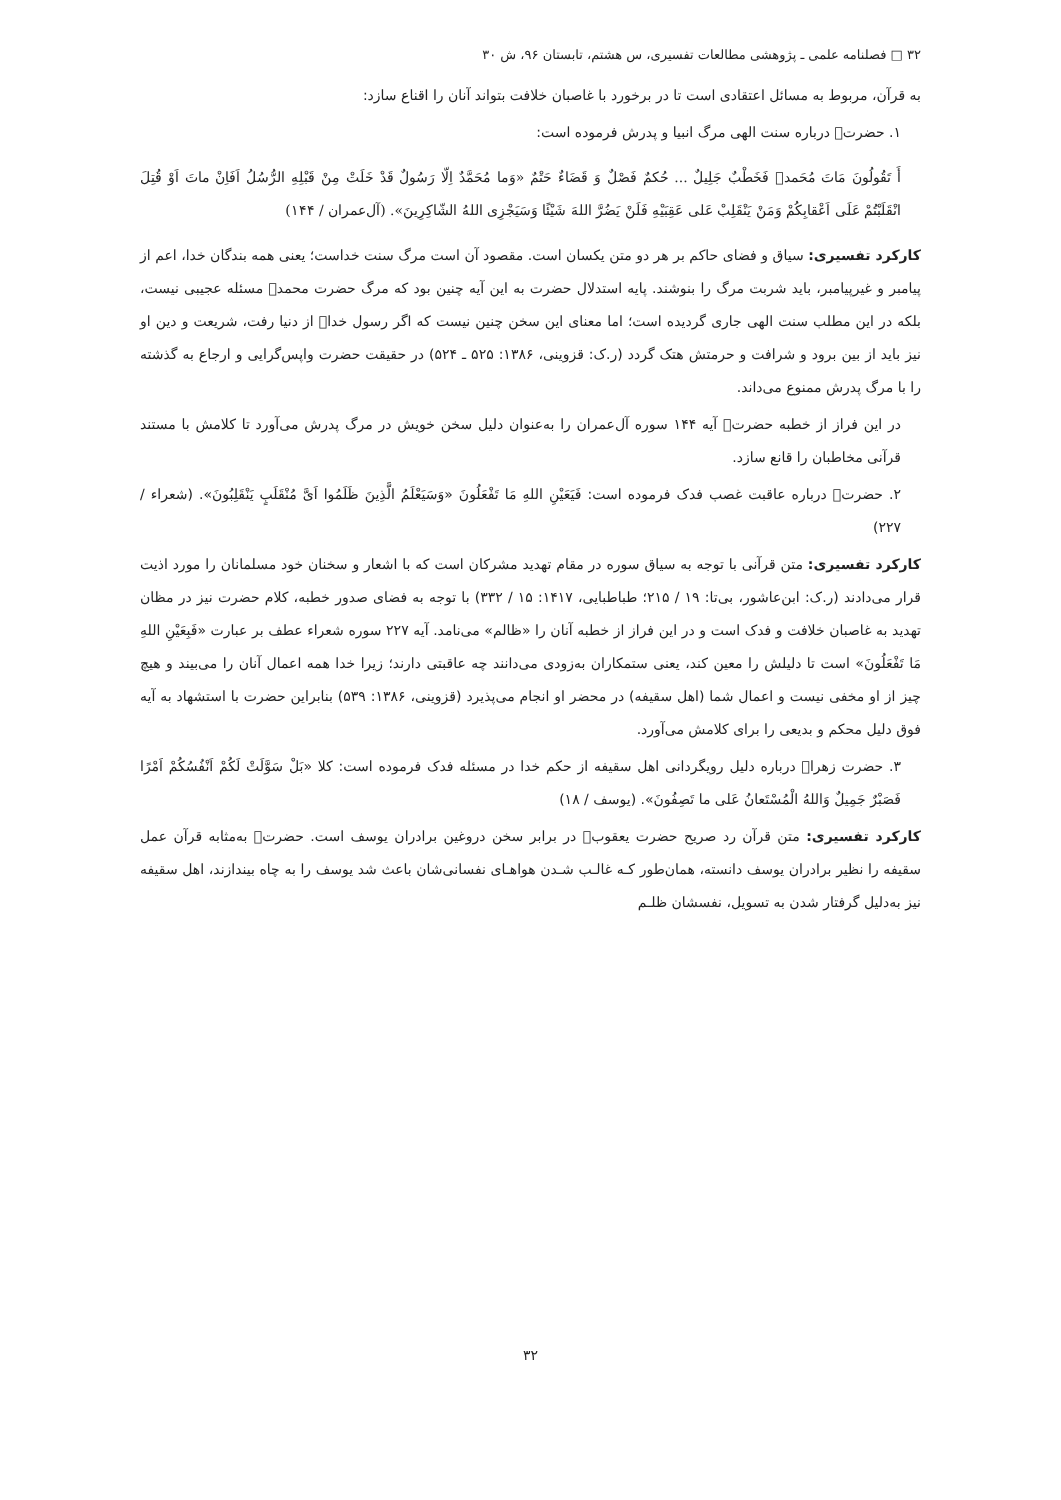۳۲ □ فصلنامه علمی ـ پژوهشی مطالعات تفسیری، س هشتم، تابستان ۹۶، ش ۳۰
به قرآن، مربوط به مسائل اعتقادی است تا در برخورد با غاصبان خلافت بتواند آنان را اقناع سازد:
۱. حضرت﷑ درباره سنت الهی مرگ انبیا و پدرش فرموده است:
أَ تَقُولُونَ مَاتَ مُحَمد﷐ فَخَطْبٌ جَلِیلٌ ... حُکمٌ فَصْلٌ وَ قَضَاءٌ حَتْمٌ «وَما مُحَمَّدٌ اِلّا رَسُولٌ قَدْ خَلَتْ مِنْ قَبْلِهِ الرُّسُلُ اَفَاِنْ ماتَ اَوْ قُتِلَ انْقَلَبْتُمْ عَلَی اَعْقابِکُمْ وَمَنْ یَنْقَلِبْ عَلی عَقِبَیْهِ فَلَنْ یَضُرَّ اللهَ شَیْئًا وَسَیَجْزِی اللهُ الشّاکِرِینَ». (آل‌عمران / ۱۴۴)
کارکرد تفسیری: سیاق و فضای حاکم بر هر دو متن یکسان است. مقصود آن است مرگ سنت خداست؛ یعنی همه بندگان خدا، اعم از پیامبر و غیرپیامبر، باید شربت مرگ را بنوشند. پایه استدلال حضرت به این آیه چنین بود که مرگ حضرت محمد﷐ مسئله عجیبی نیست، بلکه در این مطلب سنت الهی جاری گردیده است؛ اما معنای این سخن چنین نیست که اگر رسول خدا﷐ از دنیا رفت، شریعت و دین او نیز باید از بین برود و شرافت و حرمتش هتک گردد (ر.ک: قزوینی، ۱۳۸۶: ۵۲۵ ـ ۵۲۴) در حقیقت حضرت واپس‌گرایی و ارجاع به گذشته را با مرگ پدرش ممنوع می‌داند.
در این فراز از خطبه حضرت﷑ آیه ۱۴۴ سوره آل‌عمران را به‌عنوان دلیل سخن خویش در مرگ پدرش می‌آورد تا کلامش با مستند قرآنی مخاطبان را قانع سازد.
۲. حضرت﷑ درباره عاقبت غصب فدک فرموده است: فَیَعَیْنِ اللهِ مَا تَفْعَلُونَ «وَسَیَعْلَمُ الَّذِینَ ظَلَمُوا اَیَّ مُنْقَلَبٍ یَنْقَلِبُونَ». (شعراء / ۲۲۷)
کارکرد تفسیری: متن قرآنی با توجه به سیاق سوره در مقام تهدید مشرکان است که با اشعار و سخنان خود مسلمانان را مورد اذیت قرار می‌دادند (ر.ک: ابن‌عاشور، بی‌تا: ۱۹ / ۲۱۵؛ طباطبایی، ۱۴۱۷: ۱۵ / ۳۳۲) با توجه به فضای صدور خطبه، کلام حضرت نیز در مظان تهدید به غاصبان خلافت و فدک است و در این فراز از خطبه آنان را «ظالم» می‌نامد. آیه ۲۲۷ سوره شعراء عطف بر عبارت «فَبِعَیْنِ اللهِ مَا تَفْعَلُونَ» است تا دلیلش را معین کند، یعنی ستمکاران به‌زودی می‌دانند چه عاقبتی دارند؛ زیرا خدا همه اعمال آنان را می‌بیند و هیچ چیز از او مخفی نیست و اعمال شما (اهل سقیفه) در محضر او انجام می‌پذیرد (قزوینی، ۱۳۸۶: ۵۳۹) بنابراین حضرت با استشهاد به آیه فوق دلیل محکم و بدیعی را برای کلامش می‌آورد.
۳. حضرت زهرا﷑ درباره دلیل رویگردانی اهل سقیفه از حکم خدا در مسئله فدک فرموده است: کلا «بَلْ سَوَّلَتْ لَکُمْ اَنْفُسُکُمْ اَمْرًا فَصَبْرٌ جَمِیلٌ وَاللهُ الْمُسْتَعانُ عَلی ما تَصِفُونَ». (یوسف / ۱۸)
کارکرد تفسیری: متن قرآن رد صریح حضرت یعقوب﷑ در برابر سخن دروغین برادران یوسف است. حضرت﷑ به‌مثابه قرآن عمل سقیفه را نظیر برادران یوسف دانسته، همان‌طور کـه غالـب شـدن هواهـای نفسانی‌شان باعث شد یوسف را به چاه بیندازند، اهل سقیفه نیز به‌دلیل گرفتار شدن به تسویل، نفسشان ظلـم
۳۲